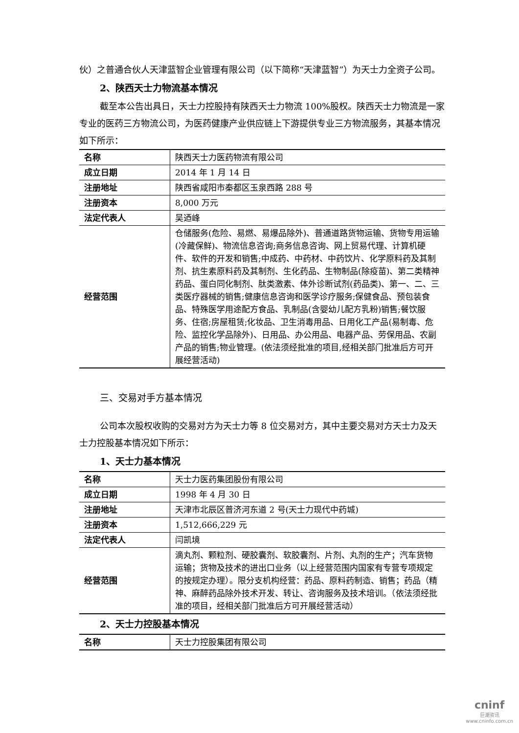伙）之普通合伙人天津蓝智企业管理有限公司（以下简称“天津蓝智”）为天士力全资子公司。
2、陕西天士力物流基本情况
截至本公告出具日，天士力控股持有陕西天士力物流 100%股权。陕西天士力物流是一家专业的医药三方物流公司，为医药健康产业供应链上下游提供专业三方物流服务，其基本情况如下所示：
| 名称 | 陕西天士力医药物流有限公司 |
| 成立日期 | 2014 年 1 月 14 日 |
| 注册地址 | 陕西省咸阳市秦都区玉泉西路 288 号 |
| 注册资本 | 8,000 万元 |
| 法定代表人 | 吴迺峰 |
| 经营范围 | 仓储服务(危险、易燃、易爆品除外)、普通道路货物运输、货物专用运输(冷藏保鲜)、物流信息咨询;商务信息咨询、网上贸易代理、计算机硬件、软件的开发和销售;中成药、中药材、中药饮片、化学原料药及其制剂、抗生素原料药及其制剂、生化药品、生物制品(除疫苗)、第二类精神药品、蛋白同化制剂、肽类激素、体外诊断试剂(药品类)、第一、二、三类医疗器械的销售;健康信息咨询和医学诊疗服务;保健食品、预包装食品、特殊医学用途配方食品、乳制品(含婴幼儿配方乳粉)销售;餐饮服务、住宿;房屋租赁;化妆品、卫生消毒用品、日用化工产品(易制毒、危险、监控化学品除外)、日用品、办公用品、电器产品、劳保用品、农副产品的销售;物业管理。(依法须经批准的项目,经相关部门批准后方可开展经营活动) |
三、交易对手方基本情况
公司本次股权收购的交易对方为天士力等 8 位交易对方，其中主要交易对方天士力及天士力控股基本情况如下所示：
1、天士力基本情况
| 名称 | 天士力医药集团股份有限公司 |
| 成立日期 | 1998 年 4 月 30 日 |
| 注册地址 | 天津市北辰区普济河东道 2 号(天士力现代中药城) |
| 注册资本 | 1,512,666,229 元 |
| 法定代表人 | 闫凯境 |
| 经营范围 | 滴丸剂、颗粒剂、硬胶囊剂、软胶囊剂、片剂、丸剂的生产；汽车货物运输；货物及技术的进出口业务（以上经营范围内国家有专营专项规定的按规定办理）。限分支机构经营：药品、原料药制造、销售；药品（精神、麻醉药品除外技术开发、转让、咨询服务及技术培训。（依法须经批准的项目，经相关部门批准后方可开展经营活动） |
2、天士力控股基本情况
| 名称 | 天士力控股集团有限公司 |
cninf
巨潮资讯
www.cninfo.com.cn